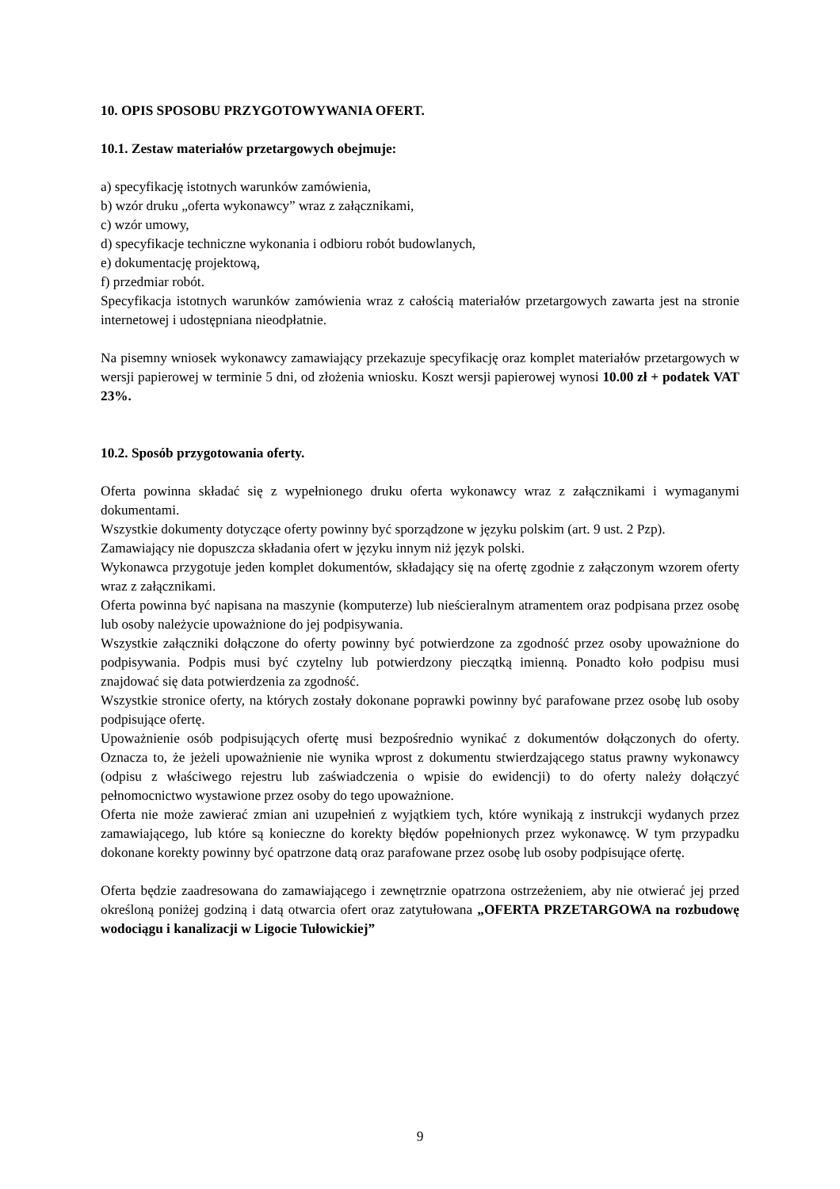10. OPIS SPOSOBU PRZYGOTOWYWANIA OFERT.
10.1. Zestaw materiałów przetargowych obejmuje:
a) specyfikację istotnych warunków zamówienia,
b) wzór druku „oferta wykonawcy” wraz z załącznikami,
c) wzór umowy,
d) specyfikacje techniczne wykonania i odbioru robót budowlanych,
e) dokumentację projektową,
f) przedmiar robót.
Specyfikacja istotnych warunków zamówienia wraz z całością materiałów przetargowych zawarta jest na stronie internetowej i udostępniana nieodpłatnie.
Na pisemny wniosek wykonawcy zamawiający przekazuje specyfikację oraz komplet materiałów przetargowych w wersji papierowej w terminie 5 dni, od złożenia wniosku. Koszt wersji papierowej wynosi 10.00 zł + podatek VAT 23%.
10.2. Sposób przygotowania oferty.
Oferta powinna składać się z wypełnionego druku oferta wykonawcy wraz z załącznikami i wymaganymi dokumentami.
Wszystkie dokumenty dotyczące oferty powinny być sporządzone w języku polskim (art. 9 ust. 2 Pzp).
Zamawiający nie dopuszcza składania ofert w języku innym niż język polski.
Wykonawca przygotuje jeden komplet dokumentów, składający się na ofertę zgodnie z załączonym wzorem oferty wraz z załącznikami.
Oferta powinna być napisana na maszynie (komputerze) lub nieścieralnym atramentem oraz podpisana przez osobę lub osoby należycie upoważnione do jej podpisywania.
Wszystkie załączniki dołączone do oferty powinny być potwierdzone za zgodność przez osoby upoważnione do podpisywania. Podpis musi być czytelny lub potwierdzony pieczątką imienną. Ponadto koło podpisu musi znajdować się data potwierdzenia za zgodność.
Wszystkie stronice oferty, na których zostały dokonane poprawki powinny być parafowane przez osobę lub osoby podpisujące ofertę.
Upoważnienie osób podpisujących ofertę musi bezpośrednio wynikać z dokumentów dołączonych do oferty. Oznacza to, że jeżeli upoważnienie nie wynika wprost z dokumentu stwierdzającego status prawny wykonawcy (odpisu z właściwego rejestru lub zaświadczenia o wpisie do ewidencji) to do oferty należy dołączyć pełnomocnictwo wystawione przez osoby do tego upoważnione.
Oferta nie może zawierać zmian ani uzupełnień z wyjątkiem tych, które wynikają z instrukcji wydanych przez zamawiającego, lub które są konieczne do korekty błędów popełnionych przez wykonawcę. W tym przypadku dokonane korekty powinny być opatrzone datą oraz parafowane przez osobę lub osoby podpisujące ofertę.
Oferta będzie zaadresowana do zamawiającego i zewnętrznie opatrzona ostrzeżeniem, aby nie otwierać jej przed określoną poniżej godziną i datą otwarcia ofert oraz zatytułowana „OFERTA PRZETARGOWA na rozbudowę wodociągu i kanalizacji w Ligocie Tułowickiej”
9